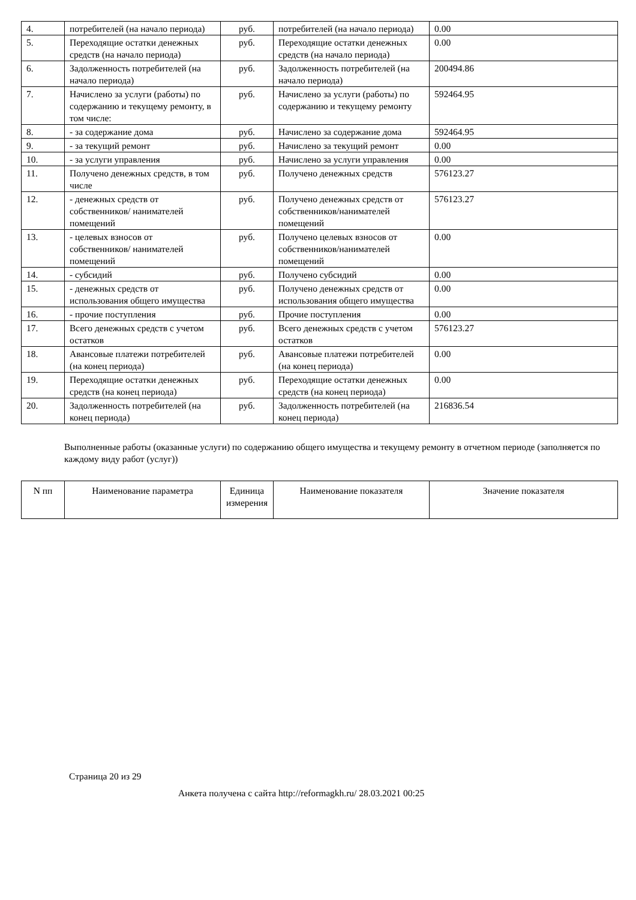| 4. | потребителей (на начало периода) | руб. | потребителей (на начало периода) | 0.00 |
| 5. | Переходящие остатки денежных средств (на начало периода) | руб. | Переходящие остатки денежных средств (на начало периода) | 0.00 |
| 6. | Задолженность потребителей (на начало периода) | руб. | Задолженность потребителей (на начало периода) | 200494.86 |
| 7. | Начислено за услуги (работы) по содержанию и текущему ремонту, в том числе: | руб. | Начислено за услуги (работы) по содержанию и текущему ремонту | 592464.95 |
| 8. | - за содержание дома | руб. | Начислено за содержание дома | 592464.95 |
| 9. | - за текущий ремонт | руб. | Начислено за текущий ремонт | 0.00 |
| 10. | - за услуги управления | руб. | Начислено за услуги управления | 0.00 |
| 11. | Получено денежных средств, в том числе | руб. | Получено денежных средств | 576123.27 |
| 12. | - денежных средств от собственников/ нанимателей помещений | руб. | Получено денежных средств от собственников/нанимателей помещений | 576123.27 |
| 13. | - целевых взносов от собственников/ нанимателей помещений | руб. | Получено целевых взносов от собственников/нанимателей помещений | 0.00 |
| 14. | - субсидий | руб. | Получено субсидий | 0.00 |
| 15. | - денежных средств от использования общего имущества | руб. | Получено денежных средств от использования общего имущества | 0.00 |
| 16. | - прочие поступления | руб. | Прочие поступления | 0.00 |
| 17. | Всего денежных средств с учетом остатков | руб. | Всего денежных средств с учетом остатков | 576123.27 |
| 18. | Авансовые платежи потребителей (на конец периода) | руб. | Авансовые платежи потребителей (на конец периода) | 0.00 |
| 19. | Переходящие остатки денежных средств (на конец периода) | руб. | Переходящие остатки денежных средств (на конец периода) | 0.00 |
| 20. | Задолженность потребителей (на конец периода) | руб. | Задолженность потребителей (на конец периода) | 216836.54 |
Выполненные работы (оказанные услуги) по содержанию общего имущества и текущему ремонту в отчетном периоде (заполняется по каждому виду работ (услуг))
| N пп | Наименование параметра | Единица измерения | Наименование показателя | Значение показателя |
| --- | --- | --- | --- | --- |
Страница 20 из 29
Анкета получена с сайта http://reformagkh.ru/ 28.03.2021 00:25